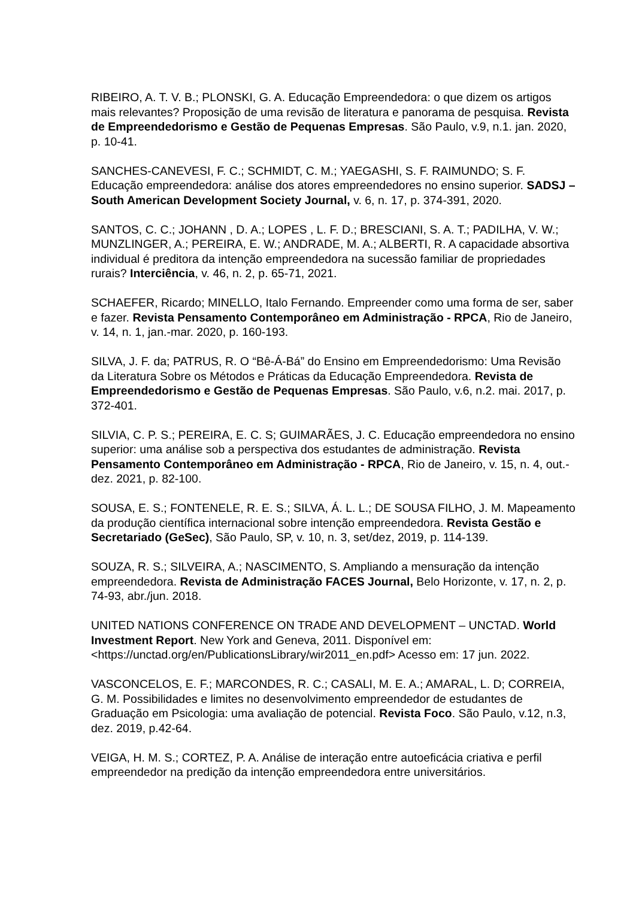RIBEIRO, A. T. V. B.; PLONSKI, G. A. Educação Empreendedora: o que dizem os artigos mais relevantes? Proposição de uma revisão de literatura e panorama de pesquisa. Revista de Empreendedorismo e Gestão de Pequenas Empresas. São Paulo, v.9, n.1. jan. 2020, p. 10-41.
SANCHES-CANEVESI, F. C.; SCHMIDT, C. M.; YAEGASHI, S. F. RAIMUNDO; S. F. Educação empreendedora: análise dos atores empreendedores no ensino superior. SADSJ – South American Development Society Journal, v. 6, n. 17, p. 374-391, 2020.
SANTOS, C. C.; JOHANN , D. A.; LOPES , L. F. D.; BRESCIANI, S. A. T.; PADILHA, V. W.; MUNZLINGER, A.; PEREIRA, E. W.; ANDRADE, M. A.; ALBERTI, R. A capacidade absortiva individual é preditora da intenção empreendedora na sucessão familiar de propriedades rurais? Interciência, v. 46, n. 2, p. 65-71, 2021.
SCHAEFER, Ricardo; MINELLO, Italo Fernando. Empreender como uma forma de ser, saber e fazer. Revista Pensamento Contemporâneo em Administração - RPCA, Rio de Janeiro, v. 14, n. 1, jan.-mar. 2020, p. 160-193.
SILVA, J. F. da; PATRUS, R. O “Bê-Á-Bá” do Ensino em Empreendedorismo: Uma Revisão da Literatura Sobre os Métodos e Práticas da Educação Empreendedora. Revista de Empreendedorismo e Gestão de Pequenas Empresas. São Paulo, v.6, n.2. mai. 2017, p. 372-401.
SILVIA, C. P. S.; PEREIRA, E. C. S; GUIMARÃES, J. C. Educação empreendedora no ensino superior: uma análise sob a perspectiva dos estudantes de administração. Revista Pensamento Contemporâneo em Administração - RPCA, Rio de Janeiro, v. 15, n. 4, out.-dez. 2021, p. 82-100.
SOUSA, E. S.; FONTENELE, R. E. S.; SILVA, Á. L. L.; DE SOUSA FILHO, J. M. Mapeamento da produção científica internacional sobre intenção empreendedora. Revista Gestão e Secretariado (GeSec), São Paulo, SP, v. 10, n. 3, set/dez, 2019, p. 114-139.
SOUZA, R. S.; SILVEIRA, A.; NASCIMENTO, S. Ampliando a mensuração da intenção empreendedora. Revista de Administração FACES Journal, Belo Horizonte, v. 17, n. 2, p. 74-93, abr./jun. 2018.
UNITED NATIONS CONFERENCE ON TRADE AND DEVELOPMENT – UNCTAD. World Investment Report. New York and Geneva, 2011. Disponível em: <https://unctad.org/en/PublicationsLibrary/wir2011_en.pdf> Acesso em: 17 jun. 2022.
VASCONCELOS, E. F.; MARCONDES, R. C.; CASALI, M. E. A.; AMARAL, L. D; CORREIA, G. M. Possibilidades e limites no desenvolvimento empreendedor de estudantes de Graduação em Psicologia: uma avaliação de potencial. Revista Foco. São Paulo, v.12, n.3, dez. 2019, p.42-64.
VEIGA, H. M. S.; CORTEZ, P. A. Análise de interação entre autoeficácia criativa e perfil empreendedor na predição da intenção empreendedora entre universitários.